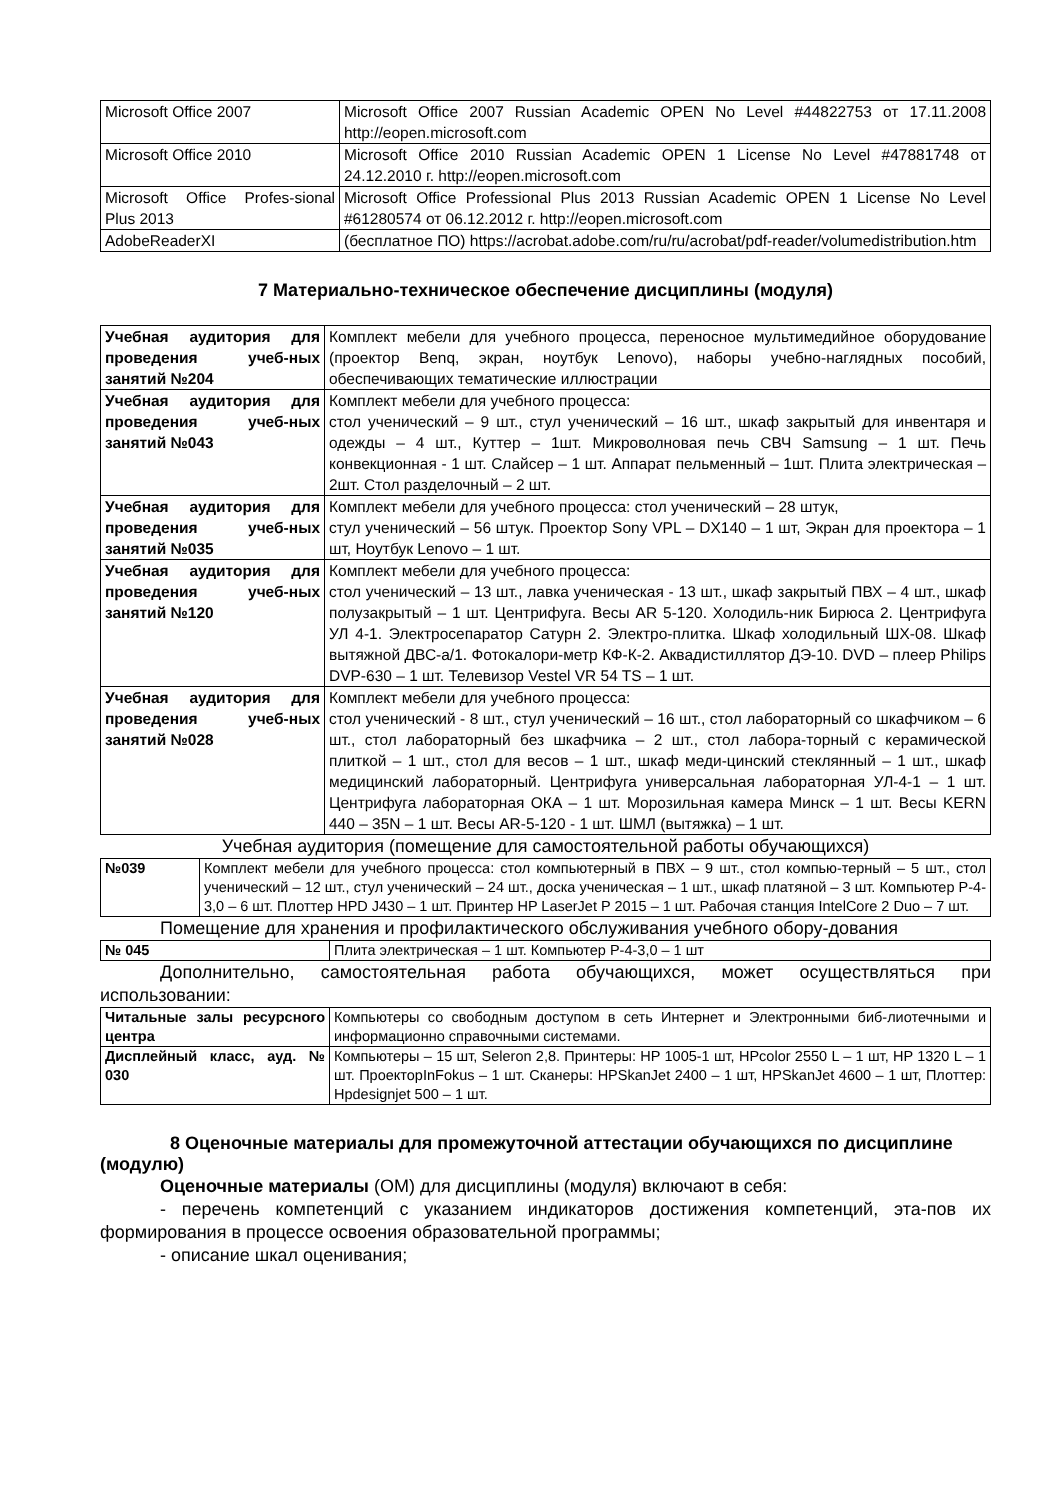| Microsoft Office 2007 | Microsoft Office 2007 Russian Academic OPEN No Level #44822753 от 17.11.2008 http://eopen.microsoft.com |
| Microsoft Office 2010 | Microsoft Office 2010 Russian Academic OPEN 1 License No Level #47881748 от 24.12.2010 г. http://eopen.microsoft.com |
| Microsoft Office Profes-sional Plus 2013 | Microsoft Office Professional Plus 2013 Russian Academic OPEN 1 License No Level #61280574 от 06.12.2012 г. http://eopen.microsoft.com |
| AdobeReaderXI | (бесплатное ПО) https://acrobat.adobe.com/ru/ru/acrobat/pdf-reader/volumedistribution.htm |
7 Материально-техническое обеспечение дисциплины (модуля)
| Учебная аудитория для проведения учеб-ных занятий №204 | Комплект мебели для учебного процесса, переносное мультимедийное оборудование (проектор Benq, экран, ноутбук Lenovo), наборы учебно-наглядных пособий, обеспечивающих тематические иллюстрации |
| Учебная аудитория для проведения учеб-ных занятий №043 | Комплект мебели для учебного процесса: стол ученический – 9 шт., стул ученический – 16 шт., шкаф закрытый для инвентаря и одежды – 4 шт., Куттер – 1шт. Микроволновая печь СВЧ Samsung – 1 шт. Печь конвекционная - 1 шт. Слайсер – 1 шт. Аппарат пельменный – 1шт. Плита электрическая – 2шт. Стол разделочный – 2 шт. |
| Учебная аудитория для проведения учеб-ных занятий №035 | Комплект мебели для учебного процесса: стол ученический – 28 штук, стул ученический – 56 штук. Проектор Sony VPL – DX140 – 1 шт, Экран для проектора – 1 шт, Ноутбук Lenovo – 1 шт. |
| Учебная аудитория для проведения учеб-ных занятий №120 | Комплект мебели для учебного процесса: стол ученический – 13 шт., лавка ученическая - 13 шт., шкаф закрытый ПВХ – 4 шт., шкаф полузакрытый – 1 шт. Центрифуга. Весы AR 5-120. Холодиль-ник Бирюса 2. Центрифуга УЛ 4-1. Электросепаратор Сатурн 2. Электро-плитка. Шкаф холодильный ШХ-08. Шкаф вытяжной ДВС-а/1. Фотокалори-метр КФ-К-2. Аквадистиллятор ДЭ-10. DVD – плеер Philips DVP-630 – 1 шт. Телевизор Vestel VR 54 TS – 1 шт. |
| Учебная аудитория для проведения учеб-ных занятий №028 | Комплект мебели для учебного процесса: стол ученический - 8 шт., стул ученический – 16 шт., стол лабораторный со шкафчиком – 6 шт., стол лабораторный без шкафчика – 2 шт., стол лабора-торный с керамической плиткой – 1 шт., стол для весов – 1 шт., шкаф меди-цинский стеклянный – 1 шт., шкаф медицинский лабораторный. Центрифуга универсальная лабораторная УЛ-4-1 – 1 шт. Центрифуга лабораторная ОКА – 1 шт. Морозильная камера Минск – 1 шт. Весы KERN 440 – 35N – 1 шт. Весы AR-5-120 - 1 шт. ШМЛ (вытяжка) – 1 шт. |
Учебная аудитория (помещение для самостоятельной работы обучающихся)
| №039 | Комплект мебели для учебного процесса: стол компьютерный в ПВХ – 9 шт., стол компью-терный – 5 шт., стол ученический – 12 шт., стул ученический – 24 шт., доска ученическая – 1 шт., шкаф платяной – 3 шт. Компьютер P-4-3,0 – 6 шт. Плоттер HPD J430 – 1 шт. Принтер HP LaserJet P 2015 – 1 шт. Рабочая станция IntelCore 2 Duo – 7 шт. |
Помещение для хранения и профилактического обслуживания учебного обору-дования
| № 045 | Плита электрическая – 1 шт. Компьютер P-4-3,0 – 1 шт |
Дополнительно, самостоятельная работа обучающихся, может осуществляться при использовании:
| Читальные залы ресурсного центра | Компьютеры со свободным доступом в сеть Интернет и Электронными биб-лиотечными и информационно справочными системами. |
| Дисплейный класс, ауд. № 030 | Компьютеры – 15 шт, Seleron 2,8. Принтеры: HP 1005-1 шт, HPcolor 2550 L – 1 шт, HP 1320 L – 1 шт. ПроекторInFokus – 1 шт. Сканеры: HPSkanJet 2400 – 1 шт, HPSkanJet 4600 – 1 шт, Плоттер: Hpdesignjet 500 – 1 шт. |
8 Оценочные материалы для промежуточной аттестации обучающихся по дисциплине (модулю)
Оценочные материалы (ОМ) для дисциплины (модуля) включают в себя:
- перечень компетенций с указанием индикаторов достижения компетенций, эта-пов их формирования в процессе освоения образовательной программы;
- описание шкал оценивания;